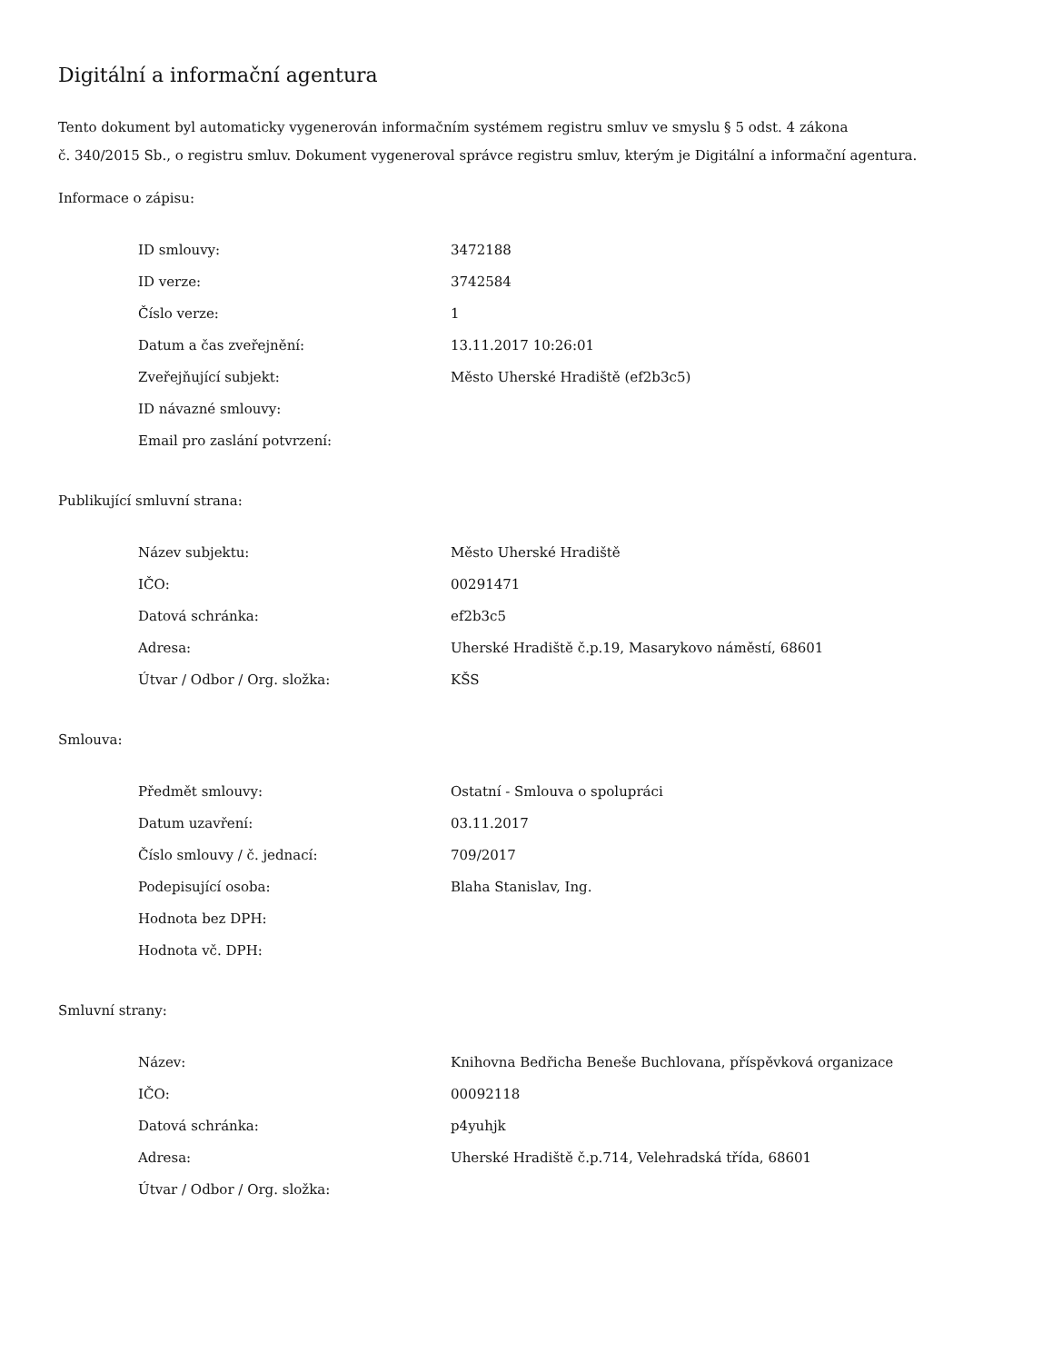Digitální a informační agentura
Tento dokument byl automaticky vygenerován informačním systémem registru smluv ve smyslu § 5 odst. 4 zákona
č. 340/2015 Sb., o registru smluv. Dokument vygeneroval správce registru smluv, kterým je Digitální a informační agentura.
Informace o zápisu:
| ID smlouvy: | 3472188 |
| ID verze: | 3742584 |
| Číslo verze: | 1 |
| Datum a čas zveřejnění: | 13.11.2017 10:26:01 |
| Zveřejňující subjekt: | Město Uherské Hradiště (ef2b3c5) |
| ID návazné smlouvy: | |
| Email pro zaslání potvrzení: | |
Publikující smluvní strana:
| Název subjektu: | Město Uherské Hradiště |
| IČO: | 00291471 |
| Datová schránka: | ef2b3c5 |
| Adresa: | Uherské Hradiště č.p.19, Masarykovo náměstí, 68601 |
| Útvar / Odbor / Org. složka: | KŠS |
Smlouva:
| Předmět smlouvy: | Ostatní - Smlouva o spolupráci |
| Datum uzavření: | 03.11.2017 |
| Číslo smlouvy / č. jednací: | 709/2017 |
| Podepisující osoba: | Blaha Stanislav, Ing. |
| Hodnota bez DPH: | |
| Hodnota vč. DPH: | |
Smluvní strany:
| Název: | Knihovna Bedřicha Beneše Buchlovana, příspěvková organizace |
| IČO: | 00092118 |
| Datová schránka: | p4yuhjk |
| Adresa: | Uherské Hradiště č.p.714, Velehradská třída, 68601 |
| Útvar / Odbor / Org. složka: | |